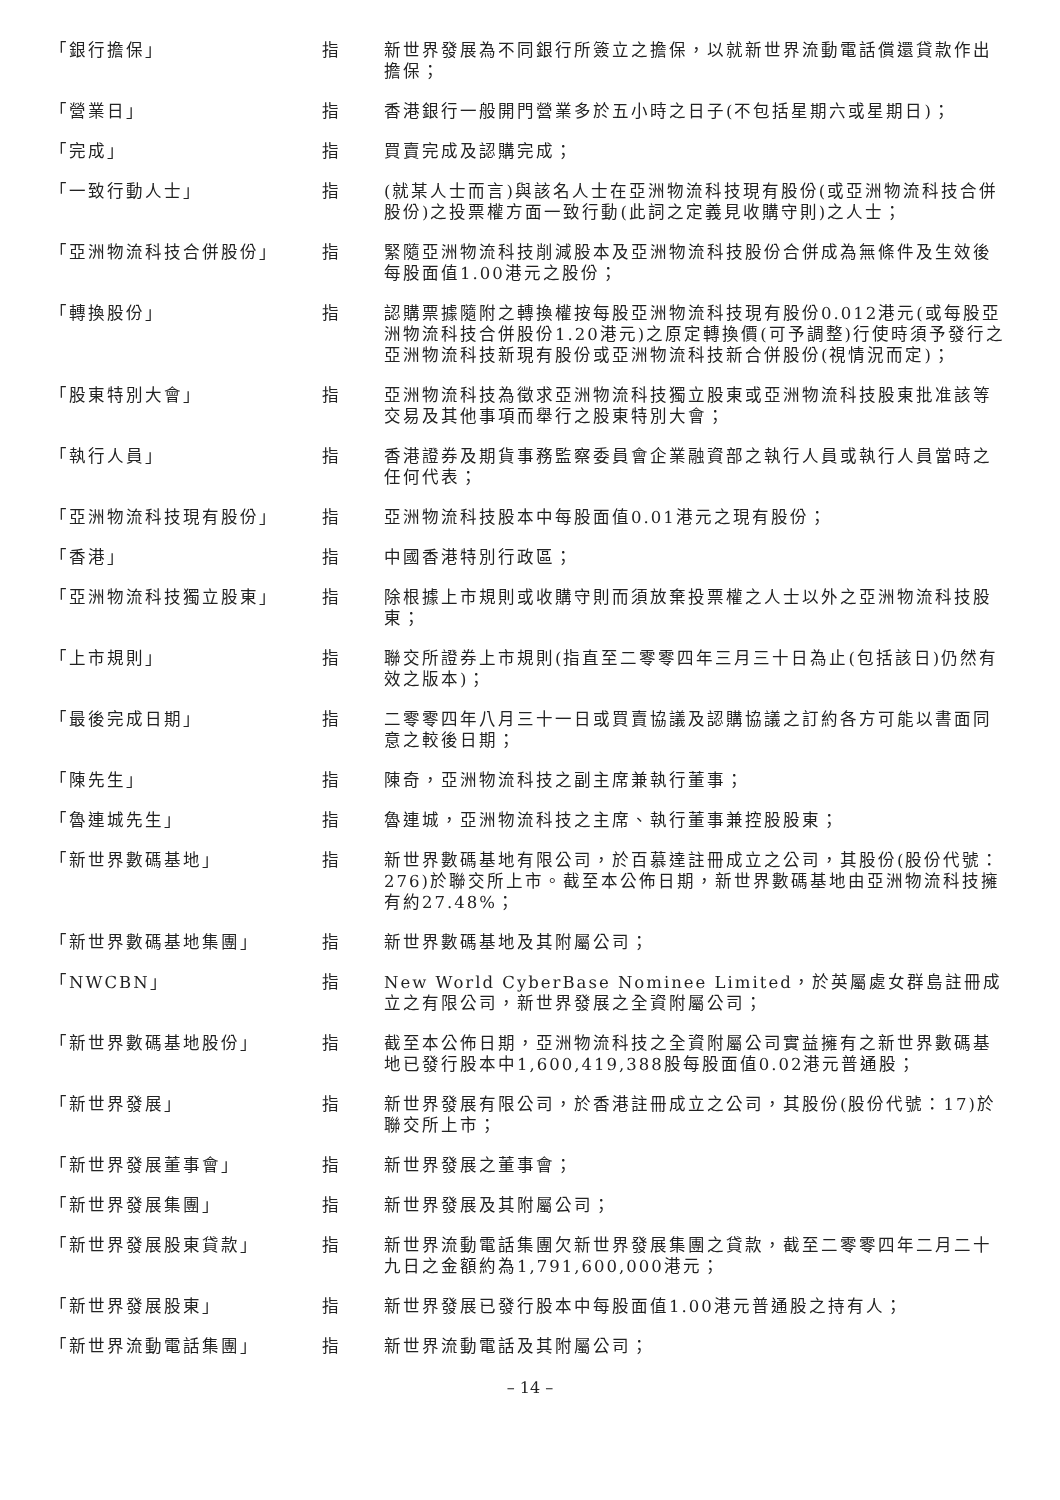| 「銀行擔保」 | 指 | 新世界發展為不同銀行所簽立之擔保，以就新世界流動電話償還貸款作出擔保； |
| 「營業日」 | 指 | 香港銀行一般開門營業多於五小時之日子(不包括星期六或星期日)； |
| 「完成」 | 指 | 買賣完成及認購完成； |
| 「一致行動人士」 | 指 | (就某人士而言)與該名人士在亞洲物流科技現有股份(或亞洲物流科技合併股份)之投票權方面一致行動(此詞之定義見收購守則)之人士； |
| 「亞洲物流科技合併股份」 | 指 | 緊隨亞洲物流科技削減股本及亞洲物流科技股份合併成為無條件及生效後每股面值1.00港元之股份； |
| 「轉換股份」 | 指 | 認購票據隨附之轉換權按每股亞洲物流科技現有股份0.012港元(或每股亞洲物流科技合併股份1.20港元)之原定轉換價(可予調整)行使時須予發行之亞洲物流科技新現有股份或亞洲物流科技新合併股份(視情況而定)； |
| 「股東特別大會」 | 指 | 亞洲物流科技為徵求亞洲物流科技獨立股東或亞洲物流科技股東批准該等交易及其他事項而舉行之股東特別大會； |
| 「執行人員」 | 指 | 香港證券及期貨事務監察委員會企業融資部之執行人員或執行人員當時之任何代表； |
| 「亞洲物流科技現有股份」 | 指 | 亞洲物流科技股本中每股面值0.01港元之現有股份； |
| 「香港」 | 指 | 中國香港特別行政區； |
| 「亞洲物流科技獨立股東」 | 指 | 除根據上市規則或收購守則而須放棄投票權之人士以外之亞洲物流科技股東； |
| 「上市規則」 | 指 | 聯交所證券上市規則(指直至二零零四年三月三十日為止(包括該日)仍然有效之版本)； |
| 「最後完成日期」 | 指 | 二零零四年八月三十一日或買賣協議及認購協議之訂約各方可能以書面同意之較後日期； |
| 「陳先生」 | 指 | 陳奇，亞洲物流科技之副主席兼執行董事； |
| 「魯連城先生」 | 指 | 魯連城，亞洲物流科技之主席、執行董事兼控股股東； |
| 「新世界數碼基地」 | 指 | 新世界數碼基地有限公司，於百慕達註冊成立之公司，其股份(股份代號：276)於聯交所上市。截至本公佈日期，新世界數碼基地由亞洲物流科技擁有約27.48%； |
| 「新世界數碼基地集團」 | 指 | 新世界數碼基地及其附屬公司； |
| 「NWCBN」 | 指 | New World CyberBase Nominee Limited，於英屬處女群島註冊成立之有限公司，新世界發展之全資附屬公司； |
| 「新世界數碼基地股份」 | 指 | 截至本公佈日期，亞洲物流科技之全資附屬公司實益擁有之新世界數碼基地已發行股本中1,600,419,388股每股面值0.02港元普通股； |
| 「新世界發展」 | 指 | 新世界發展有限公司，於香港註冊成立之公司，其股份(股份代號：17)於聯交所上市； |
| 「新世界發展董事會」 | 指 | 新世界發展之董事會； |
| 「新世界發展集團」 | 指 | 新世界發展及其附屬公司； |
| 「新世界發展股東貸款」 | 指 | 新世界流動電話集團欠新世界發展集團之貸款，截至二零零四年二月二十九日之金額約為1,791,600,000港元； |
| 「新世界發展股東」 | 指 | 新世界發展已發行股本中每股面值1.00港元普通股之持有人； |
| 「新世界流動電話集團」 | 指 | 新世界流動電話及其附屬公司； |
– 14 –